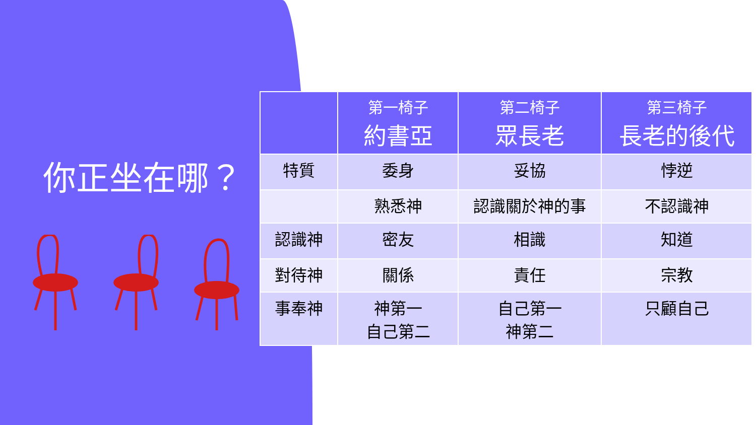你正坐在哪？
| | 第一椅子 約書亞 | 第二椅子 眾長老 | 第三椅子 長老的後代 |
| --- | --- | --- | --- |
| 特質 | 委身 | 妥協 | 悖逆 |
| | 熟悉神 | 認識關於神的事 | 不認識神 |
| 認識神 | 密友 | 相識 | 知道 |
| 對待神 | 關係 | 責任 | 宗教 |
| 事奉神 | 神第一 自己第二 | 自己第一 神第二 | 只顧自己 |